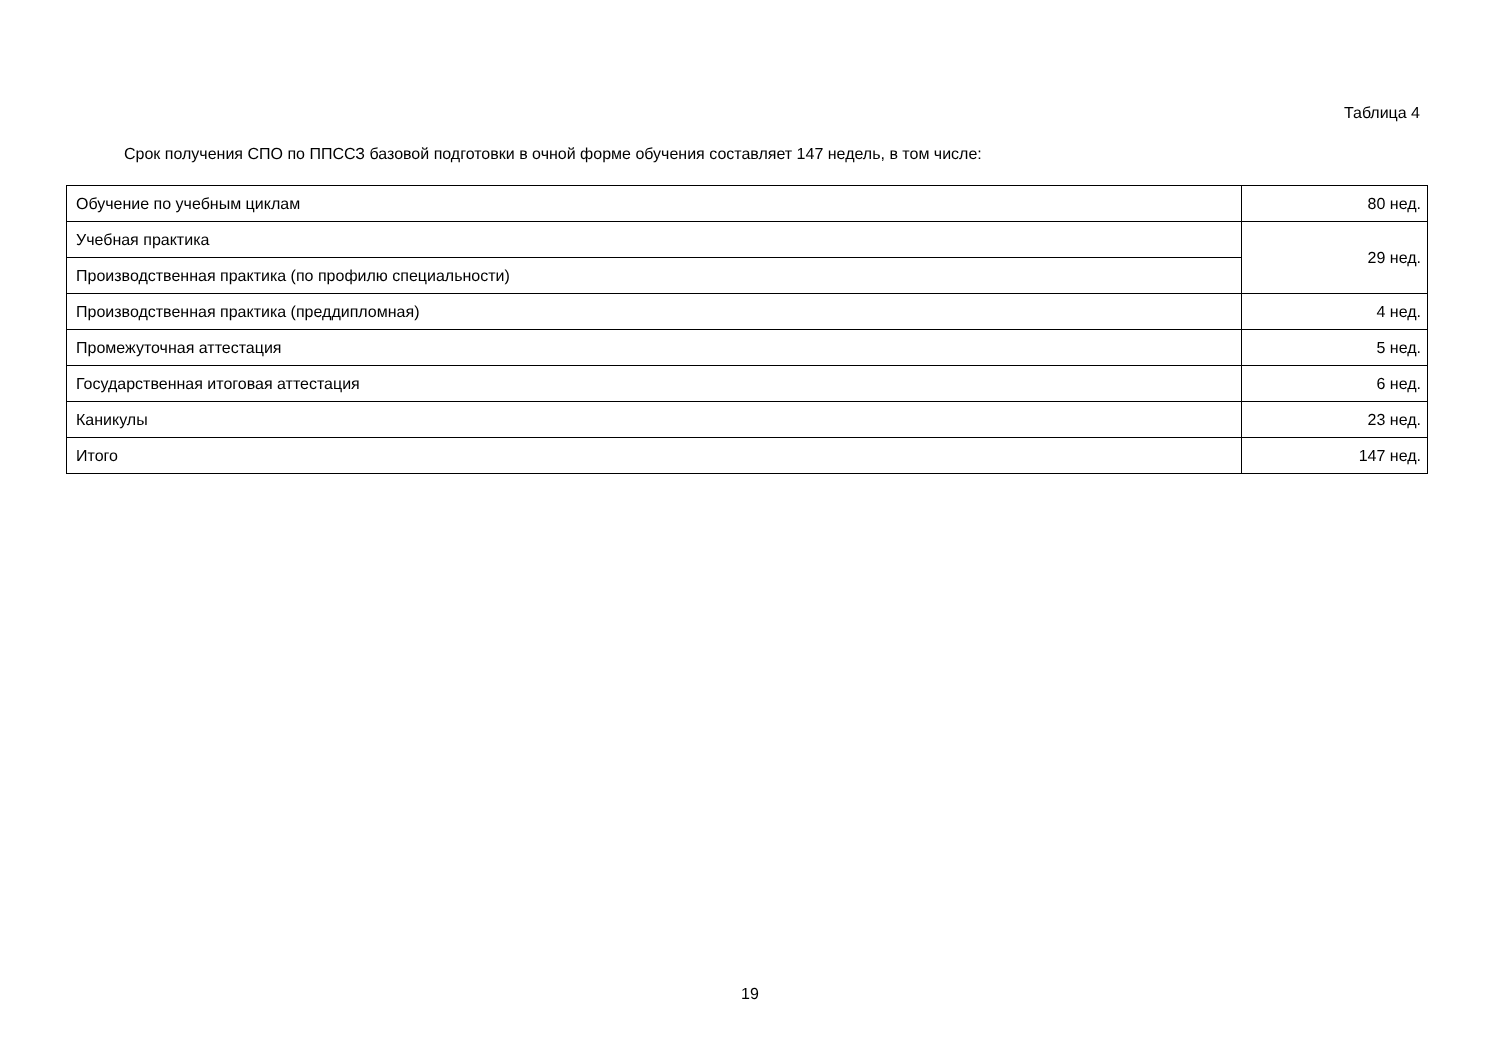Таблица 4
Срок получения СПО по ППССЗ базовой подготовки в очной форме обучения составляет 147 недель, в том числе:
| Обучение по учебным циклам | 80 нед. |
| Учебная практика | 29 нед. |
| Производственная практика (по профилю специальности) | |
| Производственная практика (преддипломная) | 4 нед. |
| Промежуточная аттестация | 5 нед. |
| Государственная итоговая аттестация | 6 нед. |
| Каникулы | 23 нед. |
| Итого | 147 нед. |
19